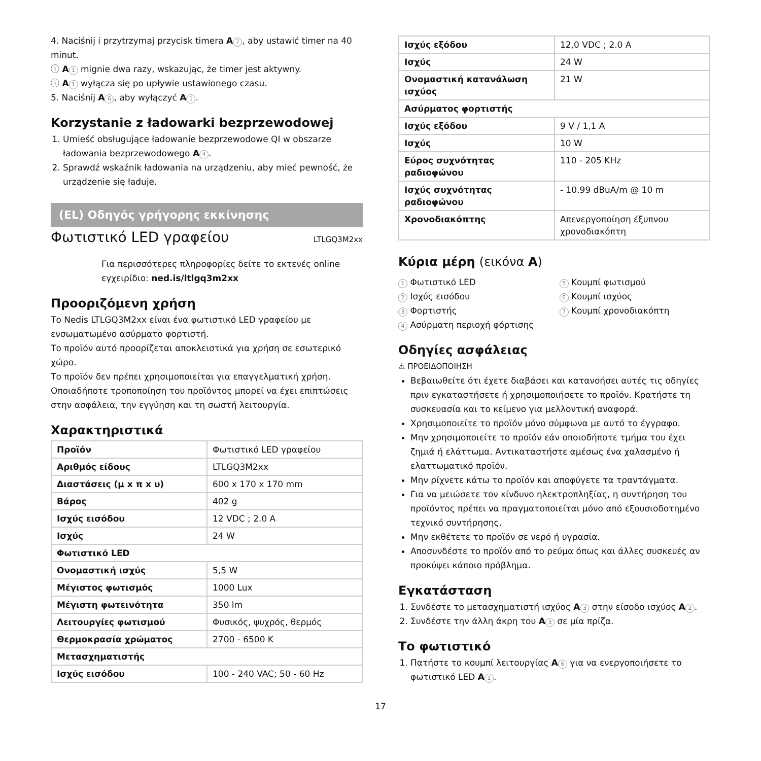4. Naciśnij i przytrzymaj przycisk timera A 7, aby ustawić timer na 40 minut.
ⓘ A 1 mignie dwa razy, wskazując, że timer jest aktywny.
ⓘ A 1 wyłącza się po upływie ustawionego czasu.
5. Naciśnij A 6, aby wyłączyć A 1.
Korzystanie z ładowarki bezprzewodowej
1. Umieść obsługujące ładowanie bezprzewodowe QI w obszarze ładowania bezprzewodowego A 4.
2. Sprawdź wskaźnik ładowania na urządzeniu, aby mieć pewność, że urządzenie się ładuje.
(EL) Οδηγός γρήγορης εκκίνησης
Φωτιστικό LED γραφείου
LTLGQ3M2xx
Για περισσότερες πληροφορίες δείτε το εκτενές online εγχειρίδιο: ned.is/ltlgq3m2xx
Προοριζόμενη χρήση
Το Nedis LTLGQ3M2xx είναι ένα φωτιστικό LED γραφείου με ενσωματωμένο ασύρματο φορτιστή.
Το προϊόν αυτό προορίζεται αποκλειστικά για χρήση σε εσωτερικό χώρο.
Το προϊόν δεν πρέπει χρησιμοποιείται για επαγγελματική χρήση. Οποιαδήποτε τροποποίηση του προϊόντος μπορεί να έχει επιπτώσεις στην ασφάλεια, την εγγύηση και τη σωστή λειτουργία.
Χαρακτηριστικά
| Προϊόν | Φωτιστικό LED γραφείου |
| Αριθμός είδους | LTLGQ3M2xx |
| Διαστάσεις (μ x π x υ) | 600 x 170 x 170 mm |
| Βάρος | 402 g |
| Ισχύς εισόδου | 12 VDC ; 2.0 A |
| Ισχύς | 24 W |
| Φωτιστικό LED | |
| Ονομαστική ισχύς | 5,5 W |
| Μέγιστος φωτισμός | 1000 Lux |
| Μέγιστη φωτεινότητα | 350 lm |
| Λειτουργίες φωτισμού | Φυσικός, ψυχρός, θερμός |
| Θερμοκρασία χρώματος | 2700 - 6500 K |
| Μετασχηματιστής | |
| Ισχύς εισόδου | 100 - 240 VAC; 50 - 60 Hz |
| Ισχύς εξόδου | 12,0 VDC ; 2.0 A |
| Ισχύς | 24 W |
| Ονομαστική κατανάλωση ισχύος | 21 W |
| Ασύρματος φορτιστής | |
| Ισχύς εξόδου | 9 V / 1,1 A |
| Ισχύς | 10 W |
| Εύρος συχνότητας ραδιοφώνου | 110 - 205 KHz |
| Ισχύς συχνότητας ραδιοφώνου | - 10.99 dBuA/m @ 10 m |
| Χρονοδιακόπτης | Απενεργοποίηση έξυπνου χρονοδιακόπτη |
Κύρια μέρη (εικόνα A)
1 Φωτιστικό LED
2 Ισχύς εισόδου
3 Φορτιστής
4 Ασύρματη περιοχή φόρτισης
5 Κουμπί φωτισμού
6 Κουμπί ισχύος
7 Κουμπί χρονοδιακόπτη
Οδηγίες ασφάλειας
⚠ ΠΡΟΕΙΔΟΠΟΙΗΣΗ
Βεβαιωθείτε ότι έχετε διαβάσει και κατανοήσει αυτές τις οδηγίες πριν εγκαταστήσετε ή χρησιμοποιήσετε το προϊόν. Κρατήστε τη συσκευασία και το κείμενο για μελλοντική αναφορά.
Χρησιμοποιείτε το προϊόν μόνο σύμφωνα με αυτό το έγγραφο.
Μην χρησιμοποιείτε το προϊόν εάν οποιοδήποτε τμήμα του έχει ζημιά ή ελάττωμα. Αντικαταστήστε αμέσως ένα χαλασμένο ή ελαττωματικό προϊόν.
Μην ρίχνετε κάτω το προϊόν και αποφύγετε τα τραντάγματα.
Για να μειώσετε τον κίνδυνο ηλεκτροπληξίας, η συντήρηση του προϊόντος πρέπει να πραγματοποιείται μόνο από εξουσιοδοτημένο τεχνικό συντήρησης.
Μην εκθέτετε το προϊόν σε νερό ή υγρασία.
Αποσυνδέστε το προϊόν από το ρεύμα όπως και άλλες συσκευές αν προκύψει κάποιο πρόβλημα.
Εγκατάσταση
1. Συνδέστε το μετασχηματιστή ισχύος A 3 στην είσοδο ισχύος A 2.
2. Συνδέστε την άλλη άκρη του A 3 σε μία πρίζα.
Το φωτιστικό
1. Πατήστε το κουμπί λειτουργίας A 6 για να ενεργοποιήσετε το φωτιστικό LED A 1.
17